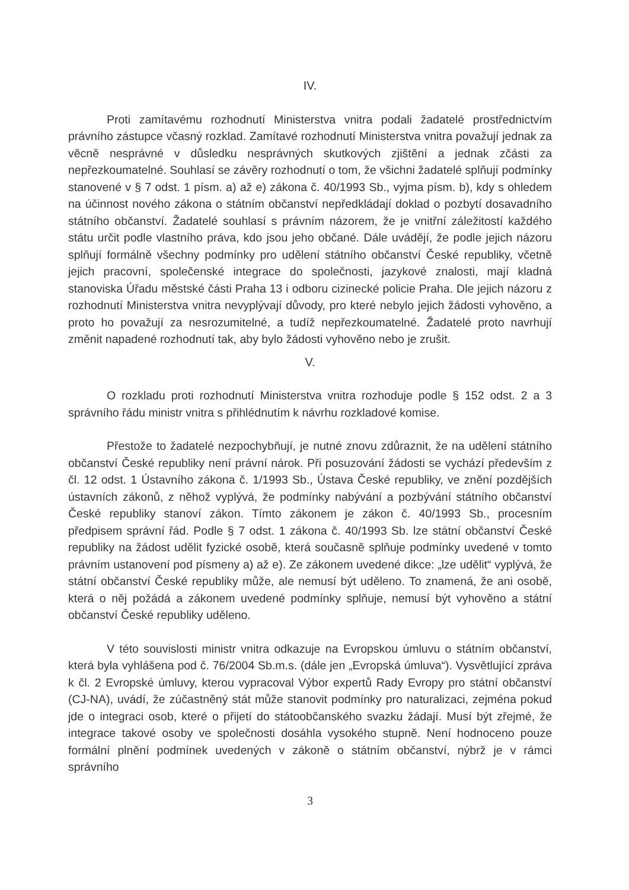IV.
Proti zamítavému rozhodnutí Ministerstva vnitra podali žadatelé prostřednictvím právního zástupce včasný rozklad. Zamítavé rozhodnutí Ministerstva vnitra považují jednak za věcně nesprávné v důsledku nesprávných skutkových zjištění a jednak zčásti za nepřezkoumatelné. Souhlasí se závěry rozhodnutí o tom, že všichni žadatelé splňují podmínky stanovené v § 7 odst. 1 písm. a) až e) zákona č. 40/1993 Sb., vyjma písm. b), kdy s ohledem na účinnost nového zákona o státním občanství nepředkládají doklad o pozbytí dosavadního státního občanství. Žadatelé souhlasí s právním názorem, že je vnitřní záležitostí každého státu určit podle vlastního práva, kdo jsou jeho občané. Dále uvádějí, že podle jejich názoru splňují formálně všechny podmínky pro udělení státního občanství České republiky, včetně jejich pracovní, společenské integrace do společnosti, jazykové znalosti, mají kladná stanoviska Úřadu městské části Praha 13 i odboru cizinecké policie Praha. Dle jejich názoru z rozhodnutí Ministerstva vnitra nevyplývají důvody, pro které nebylo jejich žádosti vyhověno, a proto ho považují za nesrozumitelné, a tudíž nepřezkoumatelné. Žadatelé proto navrhují změnit napadené rozhodnutí tak, aby bylo žádosti vyhověno nebo je zrušit.
V.
O rozkladu proti rozhodnutí Ministerstva vnitra rozhoduje podle § 152 odst. 2 a 3 správního řádu ministr vnitra s přihlédnutím k návrhu rozkladové komise.
Přestože to žadatelé nezpochybňují, je nutné znovu zdůraznit, že na udělení státního občanství České republiky není právní nárok. Při posuzování žádosti se vychází především z čl. 12 odst. 1 Ústavního zákona č. 1/1993 Sb., Ústava České republiky, ve znění pozdějších ústavních zákonů, z něhož vyplývá, že podmínky nabývání a pozbývání státního občanství České republiky stanoví zákon. Tímto zákonem je zákon č. 40/1993 Sb., procesním předpisem správní řád. Podle § 7 odst. 1 zákona č. 40/1993 Sb. lze státní občanství České republiky na žádost udělit fyzické osobě, která současně splňuje podmínky uvedené v tomto právním ustanovení pod písmeny a) až e). Ze zákonem uvedené dikce: „lze udělit“ vyplývá, že státní občanství České republiky může, ale nemusí být uděleno. To znamená, že ani osobě, která o něj požádá a zákonem uvedené podmínky splňuje, nemusí být vyhověno a státní občanství České republiky uděleno.
V této souvislosti ministr vnitra odkazuje na Evropskou úmluvu o státním občanství, která byla vyhlášena pod č. 76/2004 Sb.m.s. (dále jen „Evropská úmluva“). Vysvětlující zpráva k čl. 2 Evropské úmluvy, kterou vypracoval Výbor expertů Rady Evropy pro státní občanství (CJ-NA), uvádí, že zúčastněný stát může stanovit podmínky pro naturalizaci, zejména pokud jde o integraci osob, které o přijetí do státoobčanského svazku žádají. Musí být zřejmé, že integrace takové osoby ve společnosti dosáhla vysokého stupně. Není hodnoceno pouze formální plnění podmínek uvedených v zákoně o státním občanství, nýbrž je v rámci správního
3